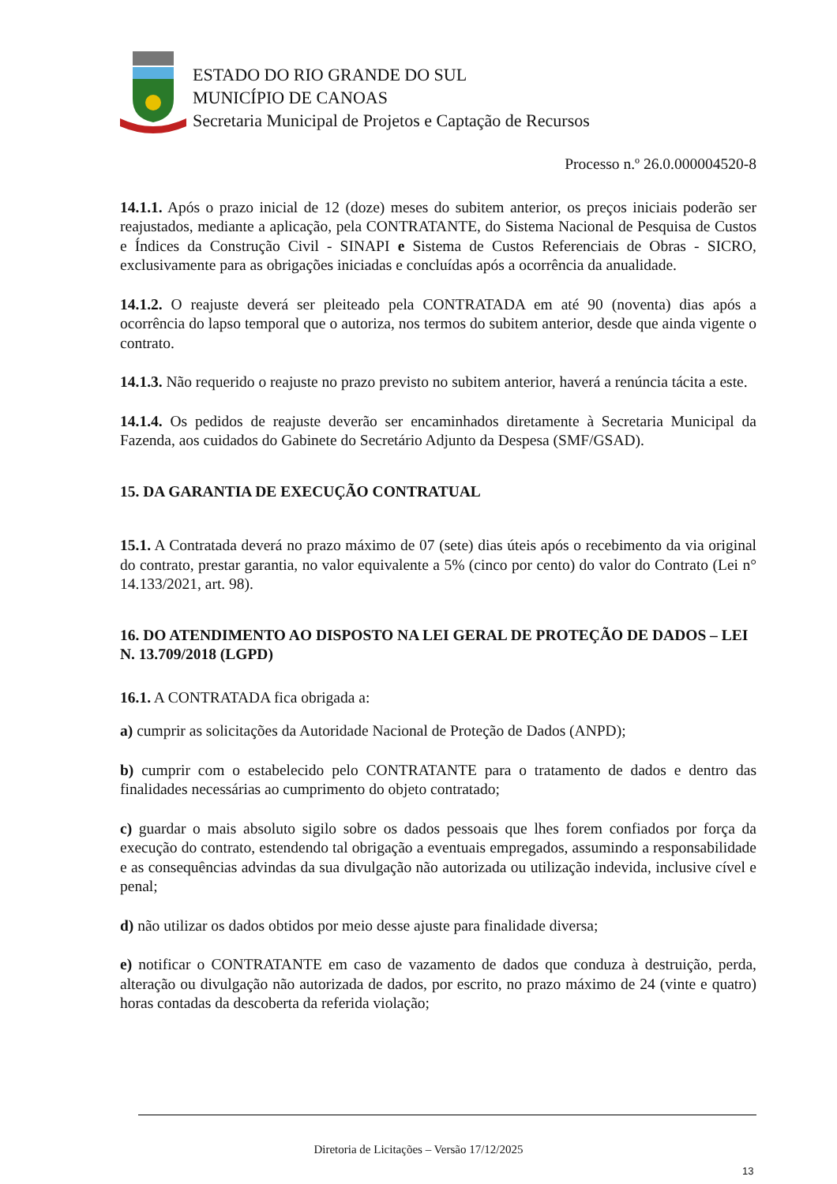ESTADO DO RIO GRANDE DO SUL
MUNICÍPIO DE CANOAS
Secretaria Municipal de Projetos e Captação de Recursos
Processo n.º 26.0.000004520-8
14.1.1. Após o prazo inicial de 12 (doze) meses do subitem anterior, os preços iniciais poderão ser reajustados, mediante a aplicação, pela CONTRATANTE, do Sistema Nacional de Pesquisa de Custos e Índices da Construção Civil - SINAPI e Sistema de Custos Referenciais de Obras - SICRO, exclusivamente para as obrigações iniciadas e concluídas após a ocorrência da anualidade.
14.1.2. O reajuste deverá ser pleiteado pela CONTRATADA em até 90 (noventa) dias após a ocorrência do lapso temporal que o autoriza, nos termos do subitem anterior, desde que ainda vigente o contrato.
14.1.3. Não requerido o reajuste no prazo previsto no subitem anterior, haverá a renúncia tácita a este.
14.1.4. Os pedidos de reajuste deverão ser encaminhados diretamente à Secretaria Municipal da Fazenda, aos cuidados do Gabinete do Secretário Adjunto da Despesa (SMF/GSAD).
15. DA GARANTIA DE EXECUÇÃO CONTRATUAL
15.1. A Contratada deverá no prazo máximo de 07 (sete) dias úteis após o recebimento da via original do contrato, prestar garantia, no valor equivalente a 5% (cinco por cento) do valor do Contrato (Lei n° 14.133/2021, art. 98).
16. DO ATENDIMENTO AO DISPOSTO NA LEI GERAL DE PROTEÇÃO DE DADOS – LEI N. 13.709/2018 (LGPD)
16.1. A CONTRATADA fica obrigada a:
a) cumprir as solicitações da Autoridade Nacional de Proteção de Dados (ANPD);
b) cumprir com o estabelecido pelo CONTRATANTE para o tratamento de dados e dentro das finalidades necessárias ao cumprimento do objeto contratado;
c) guardar o mais absoluto sigilo sobre os dados pessoais que lhes forem confiados por força da execução do contrato, estendendo tal obrigação a eventuais empregados, assumindo a responsabilidade e as consequências advindas da sua divulgação não autorizada ou utilização indevida, inclusive cível e penal;
d) não utilizar os dados obtidos por meio desse ajuste para finalidade diversa;
e) notificar o CONTRATANTE em caso de vazamento de dados que conduza à destruição, perda, alteração ou divulgação não autorizada de dados, por escrito, no prazo máximo de 24 (vinte e quatro) horas contadas da descoberta da referida violação;
Diretoria de Licitações – Versão 17/12/2025
13